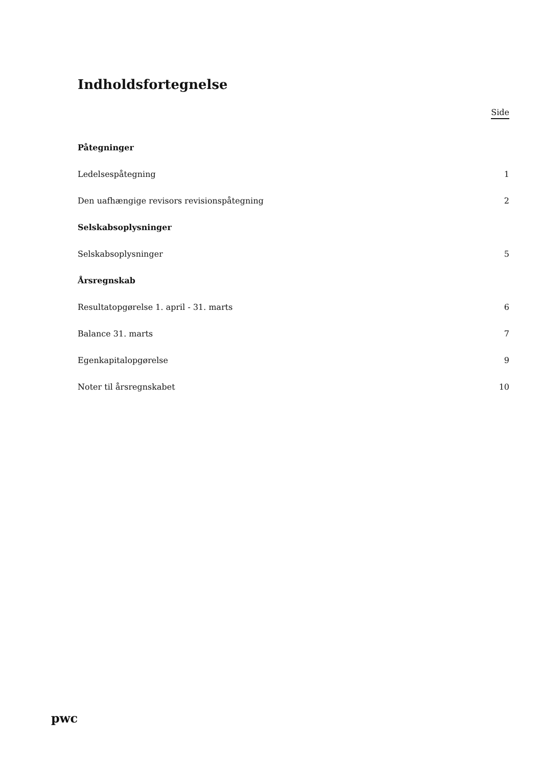Indholdsfortegnelse
Side
Påtegninger
Ledelsespåtegning 1
Den uafhængige revisors revisionspåtegning 2
Selskabsoplysninger
Selskabsoplysninger 5
Årsregnskab
Resultatopgørelse 1. april - 31. marts 6
Balance 31. marts 7
Egenkapitalopgørelse 9
Noter til årsregnskabet 10
pwc